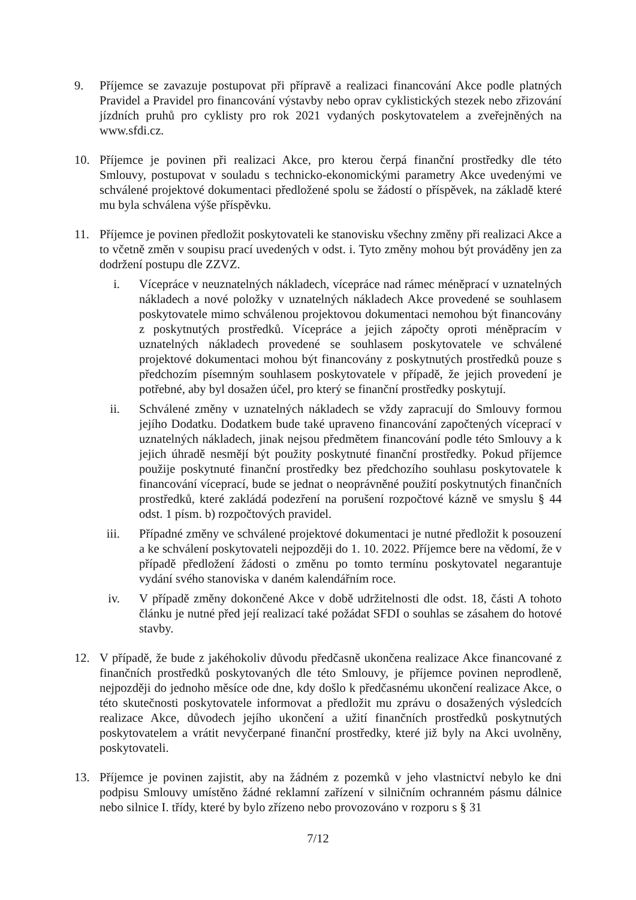9. Příjemce se zavazuje postupovat při přípravě a realizaci financování Akce podle platných Pravidel a Pravidel pro financování výstavby nebo oprav cyklistických stezek nebo zřizování jízdních pruhů pro cyklisty pro rok 2021 vydaných poskytovatelem a zveřejněných na www.sfdi.cz.
10. Příjemce je povinen při realizaci Akce, pro kterou čerpá finanční prostředky dle této Smlouvy, postupovat v souladu s technicko-ekonomickými parametry Akce uvedenými ve schválené projektové dokumentaci předložené spolu se žádostí o příspěvek, na základě které mu byla schválena výše příspěvku.
11. Příjemce je povinen předložit poskytovateli ke stanovisku všechny změny při realizaci Akce a to včetně změn v soupisu prací uvedených v odst. i. Tyto změny mohou být prováděny jen za dodržení postupu dle ZZVZ.
i. Vícepráce v neuznatelných nákladech, vícepráce nad rámec méněprací v uznatelných nákladech a nové položky v uznatelných nákladech Akce provedené se souhlasem poskytovatele mimo schválenou projektovou dokumentaci nemohou být financovány z poskytnutých prostředků. Vícepráce a jejich zápočty oproti méněpracím v uznatelných nákladech provedené se souhlasem poskytovatele ve schválené projektové dokumentaci mohou být financovány z poskytnutých prostředků pouze s předchozím písemným souhlasem poskytovatele v případě, že jejich provedení je potřebné, aby byl dosažen účel, pro který se finanční prostředky poskytují.
ii. Schválené změny v uznatelných nákladech se vždy zapracují do Smlouvy formou jejího Dodatku. Dodatkem bude také upraveno financování započtených víceprací v uznatelných nákladech, jinak nejsou předmětem financování podle této Smlouvy a k jejich úhradě nesmějí být použity poskytnuté finanční prostředky. Pokud příjemce použije poskytnuté finanční prostředky bez předchozího souhlasu poskytovatele k financování víceprací, bude se jednat o neoprávněné použití poskytnutých finančních prostředků, které zakládá podezření na porušení rozpočtové kázně ve smyslu § 44 odst. 1 písm. b) rozpočtových pravidel.
iii. Případné změny ve schválené projektové dokumentaci je nutné předložit k posouzení a ke schválení poskytovateli nejpozději do 1. 10. 2022. Příjemce bere na vědomí, že v případě předložení žádosti o změnu po tomto termínu poskytovatel negarantuje vydání svého stanoviska v daném kalendářním roce.
iv. V případě změny dokončené Akce v době udržitelnosti dle odst. 18, části A tohoto článku je nutné před její realizací také požádat SFDI o souhlas se zásahem do hotové stavby.
12. V případě, že bude z jakéhokoliv důvodu předčasně ukončena realizace Akce financované z finančních prostředků poskytovaných dle této Smlouvy, je příjemce povinen neprodleně, nejpozději do jednoho měsíce ode dne, kdy došlo k předčasnému ukončení realizace Akce, o této skutečnosti poskytovatele informovat a předložit mu zprávu o dosažených výsledcích realizace Akce, důvodech jejího ukončení a užití finančních prostředků poskytnutých poskytovatelem a vrátit nevyčerpané finanční prostředky, které již byly na Akci uvolněny, poskytovateli.
13. Příjemce je povinen zajistit, aby na žádném z pozemků v jeho vlastnictví nebylo ke dni podpisu Smlouvy umístěno žádné reklamní zařízení v silničním ochranném pásmu dálnice nebo silnice I. třídy, které by bylo zřízeno nebo provozováno v rozporu s § 31
7/12